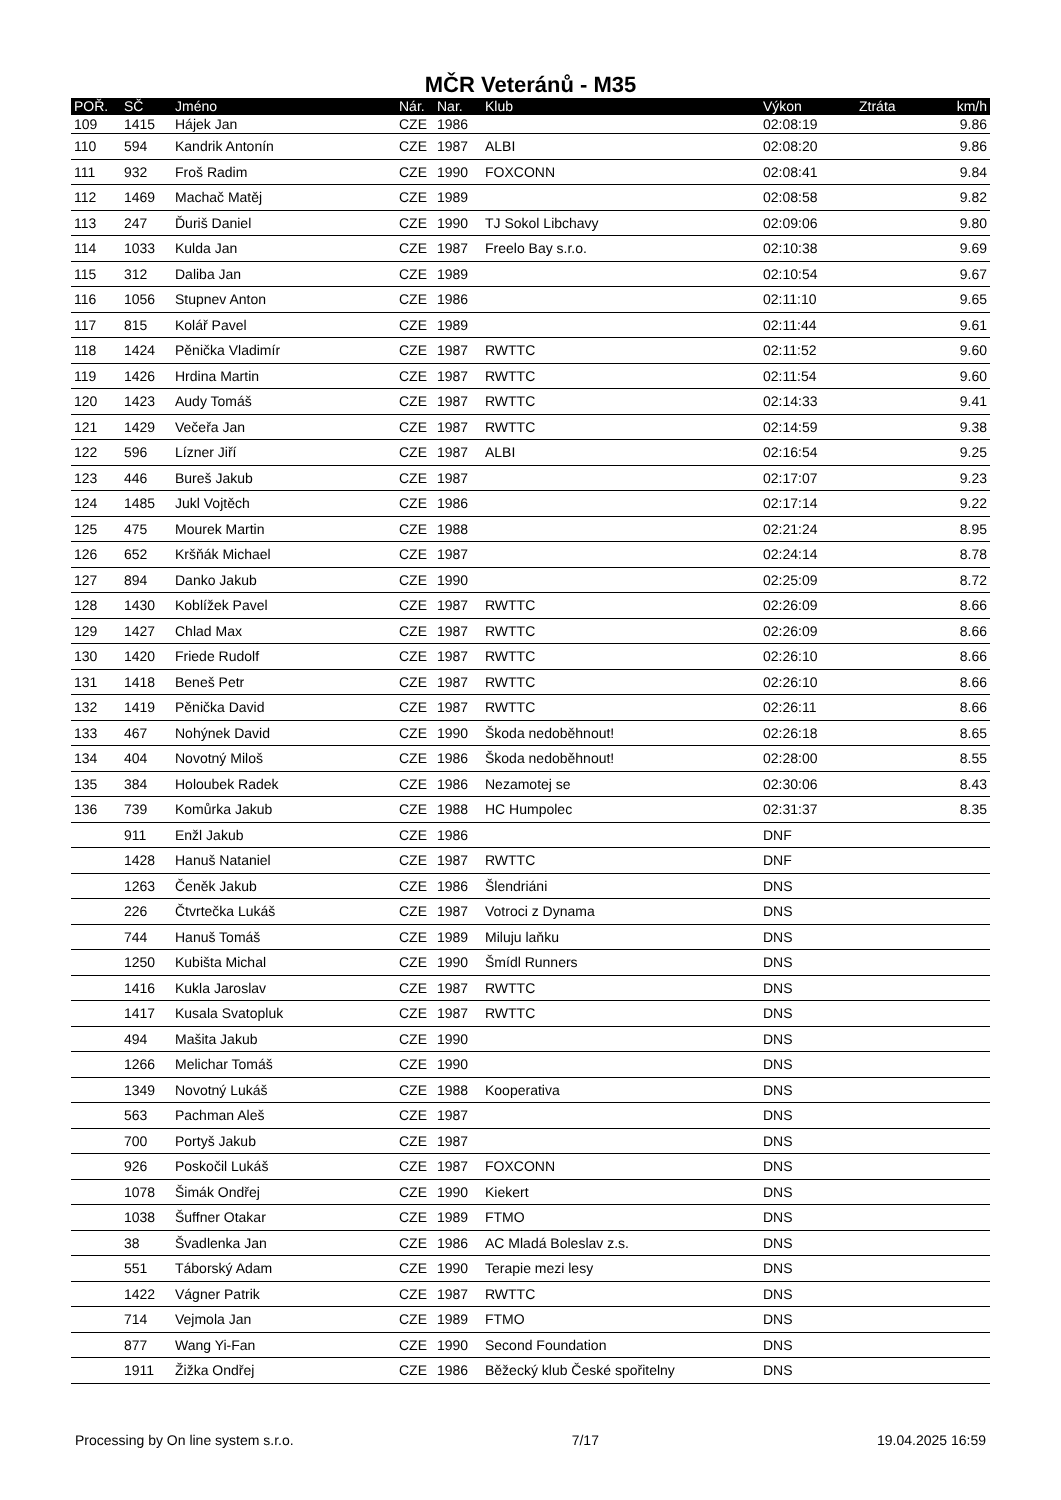MČR Veteránů - M35
| POŘ. | SČ | Jméno | Nár. | Nar. | Klub | Výkon | Ztráta | km/h |
| --- | --- | --- | --- | --- | --- | --- | --- | --- |
| 109 | 1415 | Hájek Jan | CZE | 1986 | | 02:08:19 | | 9.86 |
| 110 | 594 | Kandrik Antonín | CZE | 1987 | ALBI | 02:08:20 | | 9.86 |
| 111 | 932 | Froš Radim | CZE | 1990 | FOXCONN | 02:08:41 | | 9.84 |
| 112 | 1469 | Machač Matěj | CZE | 1989 | | 02:08:58 | | 9.82 |
| 113 | 247 | Ďuriš Daniel | CZE | 1990 | TJ Sokol Libchavy | 02:09:06 | | 9.80 |
| 114 | 1033 | Kulda Jan | CZE | 1987 | Freelo Bay s.r.o. | 02:10:38 | | 9.69 |
| 115 | 312 | Daliba Jan | CZE | 1989 | | 02:10:54 | | 9.67 |
| 116 | 1056 | Stupnev Anton | CZE | 1986 | | 02:11:10 | | 9.65 |
| 117 | 815 | Kolář Pavel | CZE | 1989 | | 02:11:44 | | 9.61 |
| 118 | 1424 | Pěnička Vladimír | CZE | 1987 | RWTTC | 02:11:52 | | 9.60 |
| 119 | 1426 | Hrdina Martin | CZE | 1987 | RWTTC | 02:11:54 | | 9.60 |
| 120 | 1423 | Audy Tomáš | CZE | 1987 | RWTTC | 02:14:33 | | 9.41 |
| 121 | 1429 | Večeřa Jan | CZE | 1987 | RWTTC | 02:14:59 | | 9.38 |
| 122 | 596 | Lízner Jiří | CZE | 1987 | ALBI | 02:16:54 | | 9.25 |
| 123 | 446 | Bureš Jakub | CZE | 1987 | | 02:17:07 | | 9.23 |
| 124 | 1485 | Jukl Vojtěch | CZE | 1986 | | 02:17:14 | | 9.22 |
| 125 | 475 | Mourek Martin | CZE | 1988 | | 02:21:24 | | 8.95 |
| 126 | 652 | Kršňák Michael | CZE | 1987 | | 02:24:14 | | 8.78 |
| 127 | 894 | Danko Jakub | CZE | 1990 | | 02:25:09 | | 8.72 |
| 128 | 1430 | Koblížek Pavel | CZE | 1987 | RWTTC | 02:26:09 | | 8.66 |
| 129 | 1427 | Chlad Max | CZE | 1987 | RWTTC | 02:26:09 | | 8.66 |
| 130 | 1420 | Friede Rudolf | CZE | 1987 | RWTTC | 02:26:10 | | 8.66 |
| 131 | 1418 | Beneš Petr | CZE | 1987 | RWTTC | 02:26:10 | | 8.66 |
| 132 | 1419 | Pěnička David | CZE | 1987 | RWTTC | 02:26:11 | | 8.66 |
| 133 | 467 | Nohýnek David | CZE | 1990 | Škoda nedoběhnout! | 02:26:18 | | 8.65 |
| 134 | 404 | Novotný Miloš | CZE | 1986 | Škoda nedoběhnout! | 02:28:00 | | 8.55 |
| 135 | 384 | Holoubek Radek | CZE | 1986 | Nezamotej se | 02:30:06 | | 8.43 |
| 136 | 739 | Komůrka Jakub | CZE | 1988 | HC Humpolec | 02:31:37 | | 8.35 |
| | 911 | Enžl Jakub | CZE | 1986 | | DNF | | |
| | 1428 | Hanuš Nataniel | CZE | 1987 | RWTTC | DNF | | |
| | 1263 | Čeněk Jakub | CZE | 1986 | Šlendriáni | DNS | | |
| | 226 | Čtvrtečka Lukáš | CZE | 1987 | Votroci z Dynama | DNS | | |
| | 744 | Hanuš Tomáš | CZE | 1989 | Miluju laňku | DNS | | |
| | 1250 | Kubišta Michal | CZE | 1990 | Šmídl Runners | DNS | | |
| | 1416 | Kukla Jaroslav | CZE | 1987 | RWTTC | DNS | | |
| | 1417 | Kusala Svatopluk | CZE | 1987 | RWTTC | DNS | | |
| | 494 | Mašita Jakub | CZE | 1990 | | DNS | | |
| | 1266 | Melichar Tomáš | CZE | 1990 | | DNS | | |
| | 1349 | Novotný Lukáš | CZE | 1988 | Kooperativa | DNS | | |
| | 563 | Pachman Aleš | CZE | 1987 | | DNS | | |
| | 700 | Portyš Jakub | CZE | 1987 | | DNS | | |
| | 926 | Poskočil Lukáš | CZE | 1987 | FOXCONN | DNS | | |
| | 1078 | Šimák Ondřej | CZE | 1990 | Kiekert | DNS | | |
| | 1038 | Šuffner Otakar | CZE | 1989 | FTMO | DNS | | |
| | 38 | Švadlenka Jan | CZE | 1986 | AC Mladá Boleslav z.s. | DNS | | |
| | 551 | Táborský Adam | CZE | 1990 | Terapie mezi lesy | DNS | | |
| | 1422 | Vágner Patrik | CZE | 1987 | RWTTC | DNS | | |
| | 714 | Vejmola Jan | CZE | 1989 | FTMO | DNS | | |
| | 877 | Wang Yi-Fan | CZE | 1990 | Second Foundation | DNS | | |
| | 1911 | Žižka Ondřej | CZE | 1986 | Běžecký klub České spořitelny | DNS | | |
Processing by On line system s.r.o. 7/17 19.04.2025 16:59